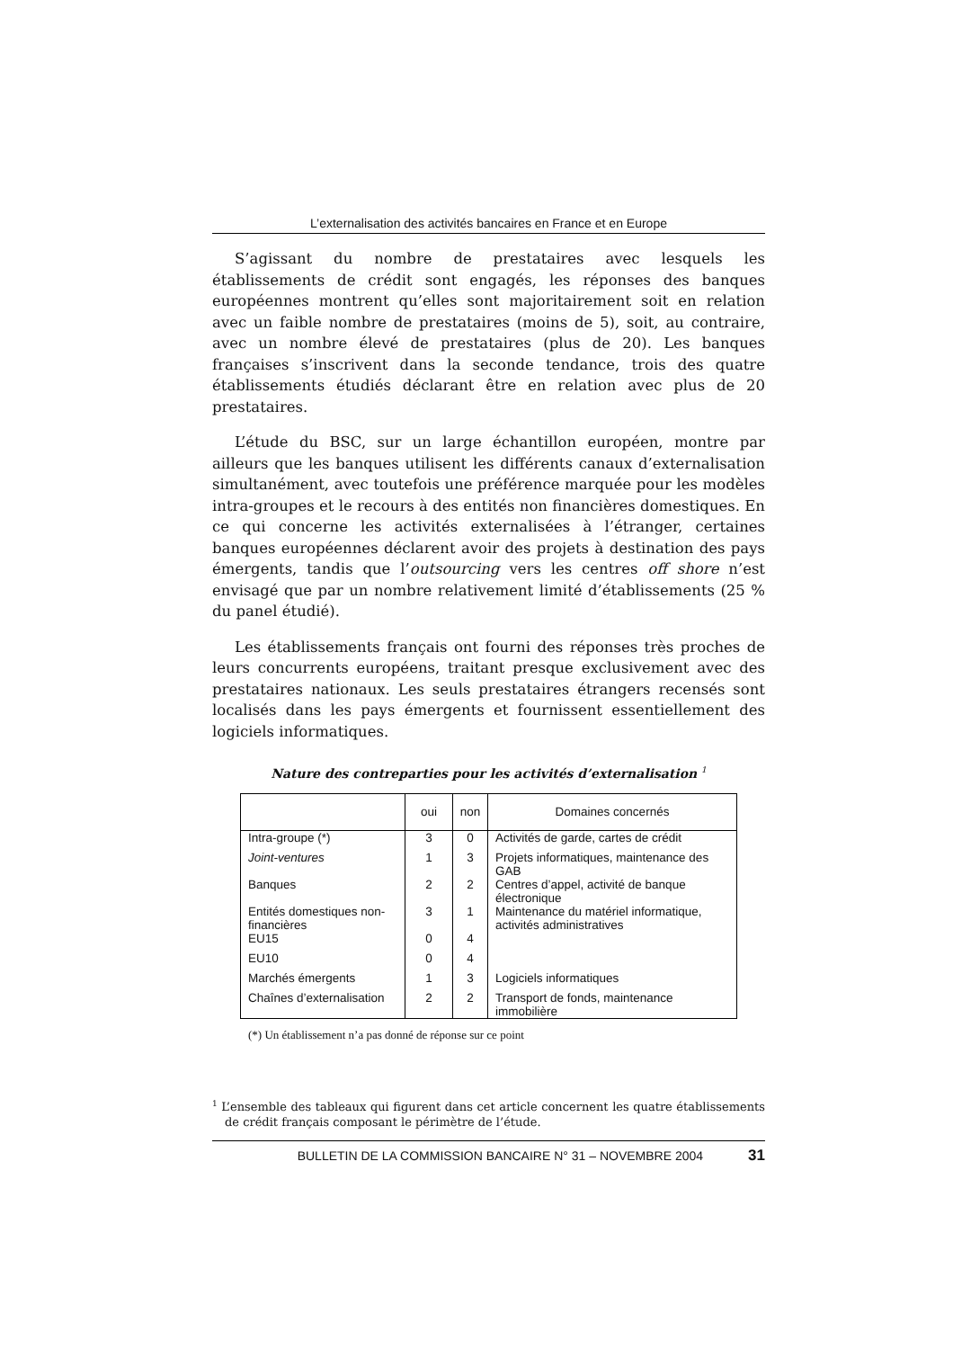L’externalisation des activités bancaires en France et en Europe
S’agissant du nombre de prestataires avec lesquels les établissements de crédit sont engagés, les réponses des banques européennes montrent qu’elles sont majoritairement soit en relation avec un faible nombre de prestataires (moins de 5), soit, au contraire, avec un nombre élevé de prestataires (plus de 20). Les banques françaises s’inscrivent dans la seconde tendance, trois des quatre établissements étudiés déclarant être en relation avec plus de 20 prestataires.
L’étude du BSC, sur un large échantillon européen, montre par ailleurs que les banques utilisent les différents canaux d’externalisation simultanément, avec toutefois une préférence marquée pour les modèles intra-groupes et le recours à des entités non financières domestiques. En ce qui concerne les activités externalisées à l’étranger, certaines banques européennes déclarent avoir des projets à destination des pays émergents, tandis que l’outsourcing vers les centres off shore n’est envisagé que par un nombre relativement limité d’établissements (25 % du panel étudié).
Les établissements français ont fourni des réponses très proches de leurs concurrents européens, traitant presque exclusivement avec des prestataires nationaux. Les seuls prestataires étrangers recensés sont localisés dans les pays émergents et fournissent essentiellement des logiciels informatiques.
Nature des contreparties pour les activités d’externalisation <sup>1</sup>
| | oui | non | Domaines concernés |
| --- | --- | --- | --- |
| Intra-groupe (*) | 3 | 0 | Activités de garde, cartes de crédit |
| Joint-ventures | 1 | 3 | Projets informatiques, maintenance des GAB |
| Banques | 2 | 2 | Centres d’appel, activité de banque électronique |
| Entités domestiques non-financières | 3 | 1 | Maintenance du matériel informatique, activités administratives |
| EU15 | 0 | 4 | |
| EU10 | 0 | 4 | |
| Marchés émergents | 1 | 3 | Logiciels informatiques |
| Chaînes d’externalisation | 2 | 2 | Transport de fonds, maintenance immobilière |
(*) Un établissement n’a pas donné de réponse sur ce point
<sup>1</sup> L’ensemble des tableaux qui figurent dans cet article concernent les quatre établissements de crédit français composant le périmètre de l’étude.
BULLETIN DE LA COMMISSION BANCAIRE N° 31 – NOVEMBRE 2004 31